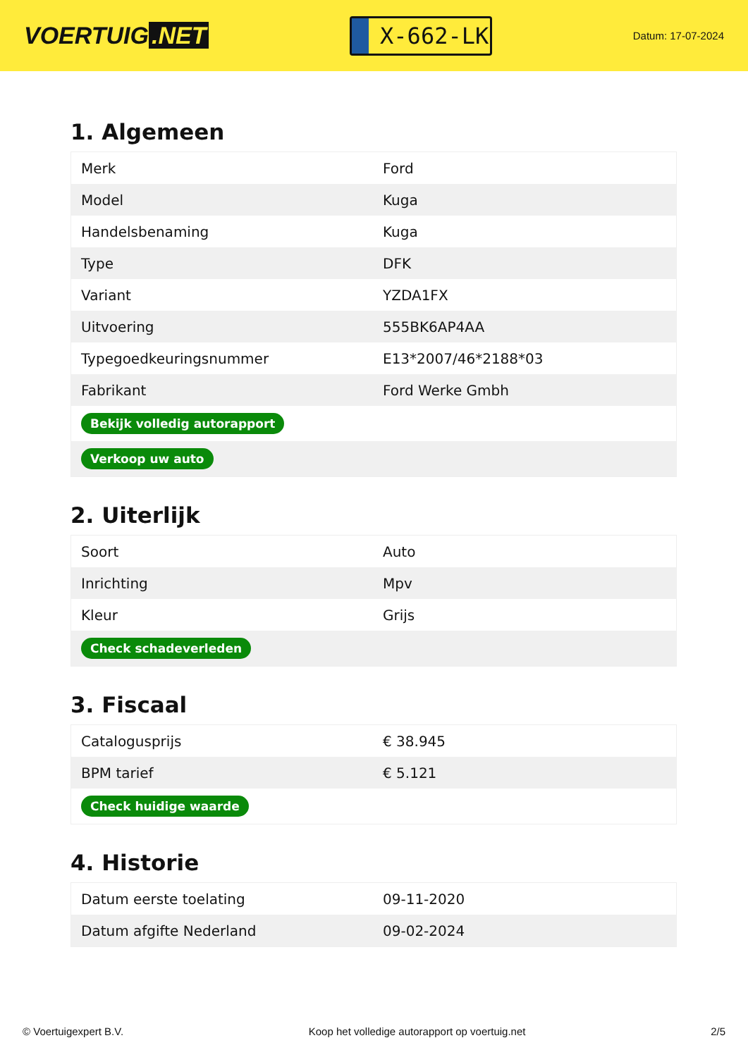VOERTUIG.NET
X-662-LK
Datum: 17-07-2024
1. Algemeen
| Merk | Ford |
| Model | Kuga |
| Handelsbenaming | Kuga |
| Type | DFK |
| Variant | YZDA1FX |
| Uitvoering | 555BK6AP4AA |
| Typegoedkeuringsnummer | E13*2007/46*2188*03 |
| Fabrikant | Ford Werke Gmbh |
| Bekijk volledig autorapport | |
| Verkoop uw auto | |
2. Uiterlijk
| Soort | Auto |
| Inrichting | Mpv |
| Kleur | Grijs |
| Check schadeverleden | |
3. Fiscaal
| Catalogusprijs | € 38.945 |
| BPM tarief | € 5.121 |
| Check huidige waarde | |
4. Historie
| Datum eerste toelating | 09-11-2020 |
| Datum afgifte Nederland | 09-02-2024 |
© Voertuigexpert B.V. Koop het volledige autorapport op voertuig.net 2/5